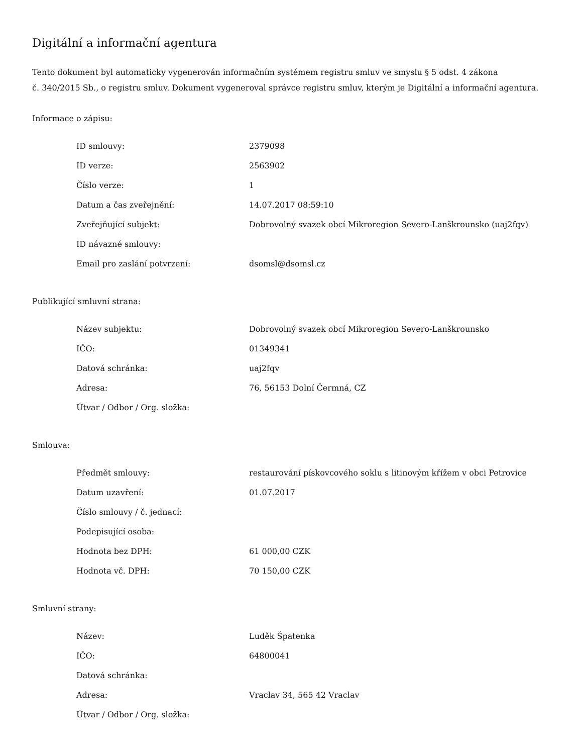Digitální a informační agentura
Tento dokument byl automaticky vygenerován informačním systémem registru smluv ve smyslu § 5 odst. 4 zákona
č. 340/2015 Sb., o registru smluv. Dokument vygeneroval správce registru smluv, kterým je Digitální a informační agentura.
Informace o zápisu:
| ID smlouvy: | 2379098 |
| ID verze: | 2563902 |
| Číslo verze: | 1 |
| Datum a čas zveřejnění: | 14.07.2017 08:59:10 |
| Zveřejňující subjekt: | Dobrovolný svazek obcí Mikroregion Severo-Lanškrounsko (uaj2fqv) |
| ID návazné smlouvy: | |
| Email pro zaslání potvrzení: | dsomsl@dsomsl.cz |
Publikující smluvní strana:
| Název subjektu: | Dobrovolný svazek obcí Mikroregion Severo-Lanškrounsko |
| IČO: | 01349341 |
| Datová schránka: | uaj2fqv |
| Adresa: | 76, 56153 Dolní Čermná, CZ |
| Útvar / Odbor / Org. složka: | |
Smlouva:
| Předmět smlouvy: | restaurování pískovcového soklu s litinovým křížem v obci Petrovice |
| Datum uzavření: | 01.07.2017 |
| Číslo smlouvy / č. jednací: | |
| Podepisující osoba: | |
| Hodnota bez DPH: | 61 000,00 CZK |
| Hodnota vč. DPH: | 70 150,00 CZK |
Smluvní strany:
| Název: | Luděk Špatenka |
| IČO: | 64800041 |
| Datová schránka: | |
| Adresa: | Vraclav 34, 565 42 Vraclav |
| Útvar / Odbor / Org. složka: | |